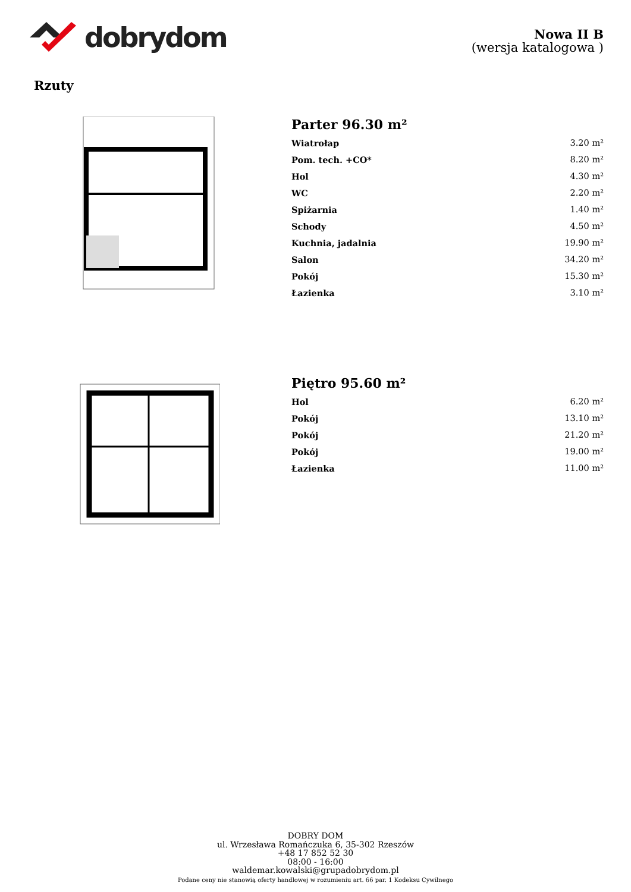dobrydom
Nowa II B
(wersja katalogowa )
Rzuty
Parter 96.30 m²
| Wiatrołap | 3.20 m² |
| Pom. tech. +CO* | 8.20 m² |
| Hol | 4.30 m² |
| WC | 2.20 m² |
| Spiżarnia | 1.40 m² |
| Schody | 4.50 m² |
| Kuchnia, jadalnia | 19.90 m² |
| Salon | 34.20 m² |
| Pokój | 15.30 m² |
| Łazienka | 3.10 m² |
Piętro 95.60 m²
| Hol | 6.20 m² |
| Pokój | 13.10 m² |
| Pokój | 21.20 m² |
| Pokój | 19.00 m² |
| Łazienka | 11.00 m² |
DOBRY DOM
ul. Wrzesława Romańczuka 6, 35-302 Rzeszów
+48 17 852 52 30
08:00 - 16:00
waldemar.kowalski@grupadobrydom.pl
Podane ceny nie stanowią oferty handlowej w rozumieniu art. 66 par. 1 Kodeksu Cywilnego